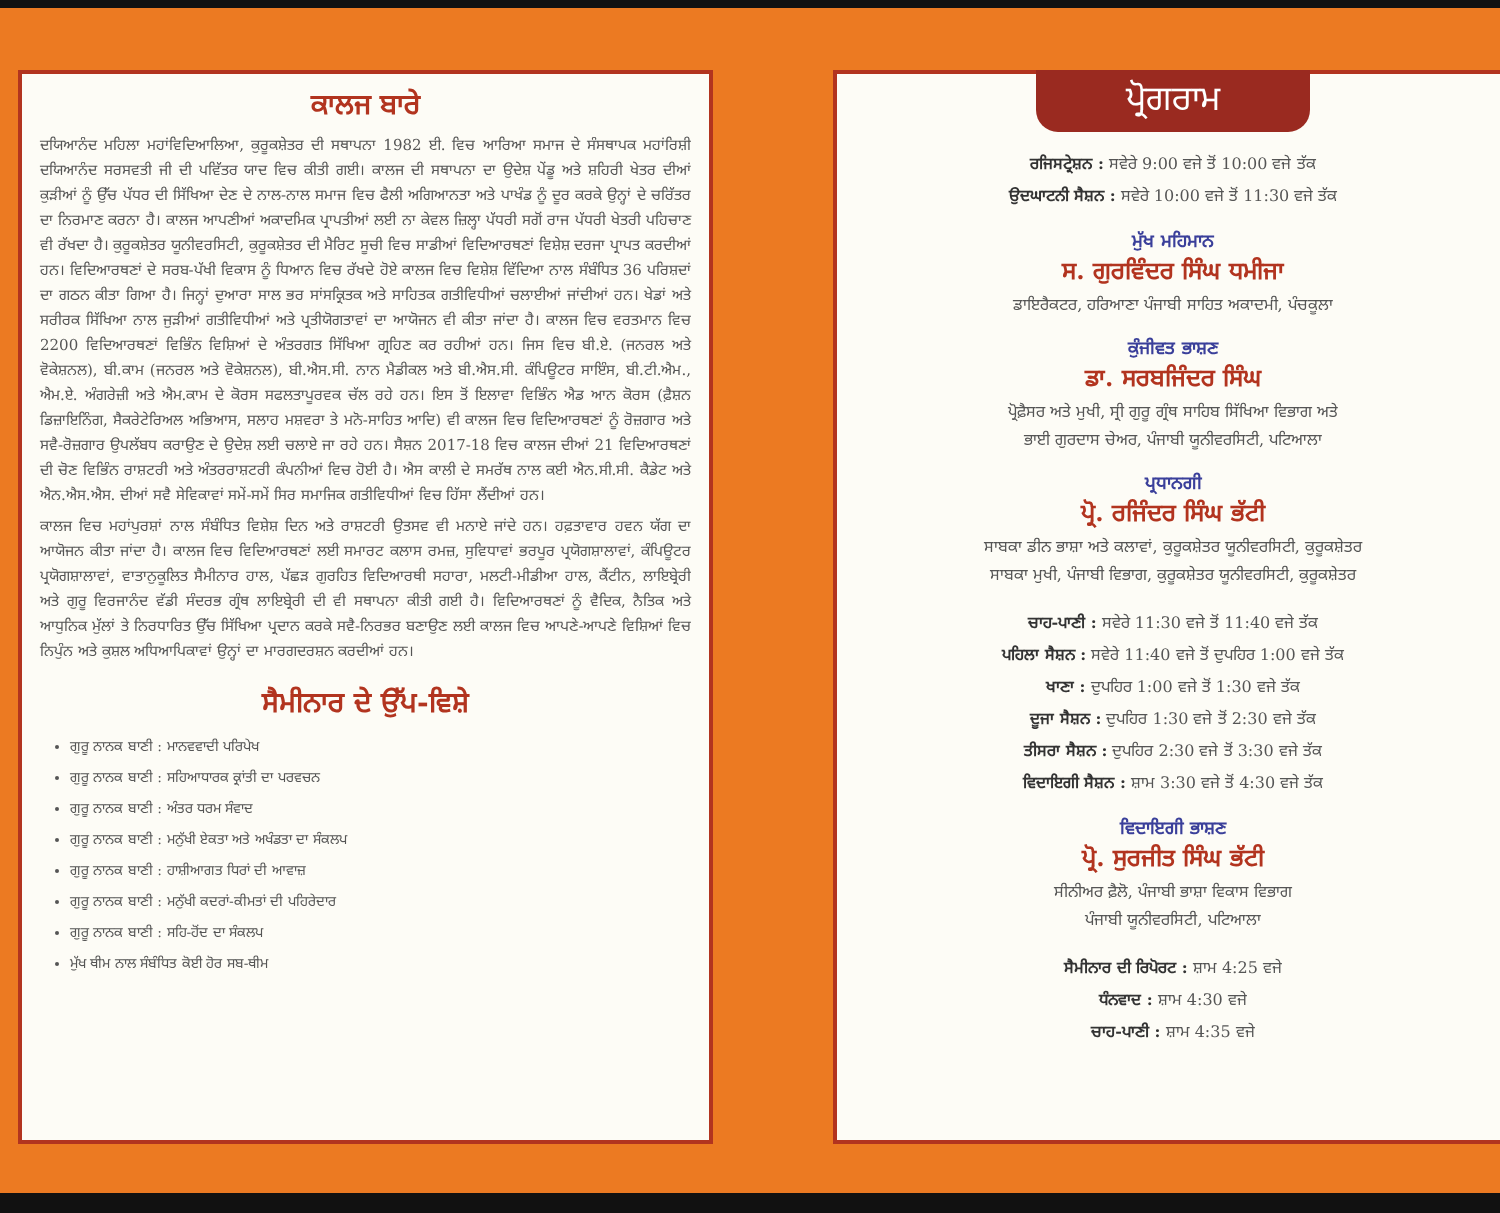ਕਾਲਜ ਬਾਰੇ
ਦਯਿਆਨੰਦ ਮਹਿਲਾ ਮਹਾਂਵਿਦਿਆਲਿਆ, ਕੁਰੂਕਸ਼ੇਤਰ ਦੀ ਸਥਾਪਨਾ 1982 ਈ. ਵਿਚ ਆਰਿਆ ਸਮਾਜ ਦੇ ਸੰਸਥਾਪਕ ਮਹਾਂਰਿਸ਼ੀ ਦਯਿਆਨੰਦ ਸਰਸਵਤੀ ਜੀ ਦੀ ਪਵਿੱਤਰ ਯਾਦ ਵਿਚ ਕੀਤੀ ਗਈ। ਕਾਲਜ ਦੀ ਸਥਾਪਨਾ ਦਾ ਉਦੇਸ਼ ਪੇਂਡੂ ਅਤੇ ਸ਼ਹਿਰੀ ਖੇਤਰ ਦੀਆਂ ਕੁੜੀਆਂ ਨੂੰ ਉੱਚ ਪੱਧਰ ਦੀ ਸਿੱਖਿਆ ਦੇਣ ਦੇ ਨਾਲ-ਨਾਲ ਸਮਾਜ ਵਿਚ ਫੈਲੀ ਅਗਿਆਨਤਾ ਅਤੇ ਪਾਖੰਡ ਨੂੰ ਦੂਰ ਕਰਕੇ ਉਨ੍ਹਾਂ ਦੇ ਚਰਿੱਤਰ ਦਾ ਨਿਰਮਾਣ ਕਰਨਾ ਹੈ। ਕਾਲਜ ਆਪਣੀਆਂ ਅਕਾਦਮਿਕ ਪ੍ਰਾਪਤੀਆਂ ਲਈ ਨਾ ਕੇਵਲ ਜ਼ਿਲ੍ਹਾ ਪੱਧਰੀ ਸਗੋਂ ਰਾਜ ਪੱਧਰੀ ਖੇਤਰੀ ਪਹਿਚਾਣ ਵੀ ਰੱਖਦਾ ਹੈ। ਕੁਰੂਕਸ਼ੇਤਰ ਯੂਨੀਵਰਸਿਟੀ, ਕੁਰੂਕਸ਼ੇਤਰ ਦੀ ਮੈਰਿਟ ਸੂਚੀ ਵਿਚ ਸਾਡੀਆਂ ਵਿਦਿਆਰਥਣਾਂ ਵਿਸ਼ੇਸ਼ ਦਰਜਾ ਪ੍ਰਾਪਤ ਕਰਦੀਆਂ ਹਨ। ਵਿਦਿਆਰਥਣਾਂ ਦੇ ਸਰਬ-ਪੱਖੀ ਵਿਕਾਸ ਨੂੰ ਧਿਆਨ ਵਿਚ ਰੱਖਦੇ ਹੋਏ ਕਾਲਜ ਵਿਚ ਵਿਸ਼ੇਸ਼ ਵਿੱਦਿਆ ਨਾਲ ਸੰਬੰਧਿਤ 36 ਪਰਿਸ਼ਦਾਂ ਦਾ ਗਠਨ ਕੀਤਾ ਗਿਆ ਹੈ। ਜਿਨ੍ਹਾਂ ਦੁਆਰਾ ਸਾਲ ਭਰ ਸਾਂਸਕ੍ਰਿਤਕ ਅਤੇ ਸਾਹਿਤਕ ਗਤੀਵਿਧੀਆਂ ਚਲਾਈਆਂ ਜਾਂਦੀਆਂ ਹਨ। ਖੇਡਾਂ ਅਤੇ ਸਰੀਰਕ ਸਿੱਖਿਆ ਨਾਲ ਜੁੜੀਆਂ ਗਤੀਵਿਧੀਆਂ ਅਤੇ ਪ੍ਰਤੀਯੋਗਤਾਵਾਂ ਦਾ ਆਯੋਜਨ ਵੀ ਕੀਤਾ ਜਾਂਦਾ ਹੈ। ਕਾਲਜ ਵਿਚ ਵਰਤਮਾਨ ਵਿਚ 2200 ਵਿਦਿਆਰਥਣਾਂ ਵਿਭਿੰਨ ਵਿਸ਼ਿਆਂ ਦੇ ਅੰਤਰਗਤ ਸਿੱਖਿਆ ਗ੍ਰਹਿਣ ਕਰ ਰਹੀਆਂ ਹਨ। ਜਿਸ ਵਿਚ ਬੀ.ਏ. (ਜਨਰਲ ਅਤੇ ਵੋਕੇਸ਼ਨਲ), ਬੀ.ਕਾਮ (ਜਨਰਲ ਅਤੇ ਵੋਕੇਸ਼ਨਲ), ਬੀ.ਐਸ.ਸੀ. ਨਾਨ ਮੈਡੀਕਲ ਅਤੇ ਬੀ.ਐਸ.ਸੀ. ਕੰਪਿਊਟਰ ਸਾਇੰਸ, ਬੀ.ਟੀ.ਐਮ., ਐਮ.ਏ. ਅੰਗਰੇਜ਼ੀ ਅਤੇ ਐਮ.ਕਾਮ ਦੇ ਕੋਰਸ ਸਫਲਤਾਪੂਰਵਕ ਚੱਲ ਰਹੇ ਹਨ। ਇਸ ਤੋਂ ਇਲਾਵਾ ਵਿਭਿੰਨ ਐਡ ਆਨ ਕੋਰਸ (ਫ਼ੈਸ਼ਨ ਡਿਜ਼ਾਇਨਿੰਗ, ਸੈਕਰੇਟੇਰਿਅਲ ਅਭਿਆਸ, ਸਲਾਹ ਮਸ਼ਵਰਾ ਤੇ ਮਨੋ-ਸਾਹਿਤ ਆਦਿ) ਵੀ ਕਾਲਜ ਵਿਚ ਵਿਦਿਆਰਥਣਾਂ ਨੂੰ ਰੋਜ਼ਗਾਰ ਅਤੇ ਸਵੈ-ਰੋਜ਼ਗਾਰ ਉਪਲੱਬਧ ਕਰਾਉਣ ਦੇ ਉਦੇਸ਼ ਲਈ ਚਲਾਏ ਜਾ ਰਹੇ ਹਨ। ਸੈਸ਼ਨ 2017-18 ਵਿਚ ਕਾਲਜ ਦੀਆਂ 21 ਵਿਦਿਆਰਥਣਾਂ ਦੀ ਚੋਣ ਵਿਭਿੰਨ ਰਾਸ਼ਟਰੀ ਅਤੇ ਅੰਤਰਰਾਸ਼ਟਰੀ ਕੰਪਨੀਆਂ ਵਿਚ ਹੋਈ ਹੈ। ਐਸ ਕਾਲੀ ਦੇ ਸਮਰੱਥ ਨਾਲ ਕਈ ਐਨ.ਸੀ.ਸੀ. ਕੈਡੇਟ ਅਤੇ ਐਨ.ਐਸ.ਐਸ. ਦੀਆਂ ਸਵੈ ਸੇਵਿਕਾਵਾਂ ਸਮੇਂ-ਸਮੇਂ ਸਿਰ ਸਮਾਜਿਕ ਗਤੀਵਿਧੀਆਂ ਵਿਚ ਹਿੱਸਾ ਲੈਂਦੀਆਂ ਹਨ।
ਕਾਲਜ ਵਿਚ ਮਹਾਂਪੁਰਸ਼ਾਂ ਨਾਲ ਸੰਬੰਧਿਤ ਵਿਸ਼ੇਸ਼ ਦਿਨ ਅਤੇ ਰਾਸ਼ਟਰੀ ਉਤਸਵ ਵੀ ਮਨਾਏ ਜਾਂਦੇ ਹਨ। ਹਫ਼ਤਾਵਾਰ ਹਵਨ ਯੱਗ ਦਾ ਆਯੋਜਨ ਕੀਤਾ ਜਾਂਦਾ ਹੈ। ਕਾਲਜ ਵਿਚ ਵਿਦਿਆਰਥਣਾਂ ਲਈ ਸਮਾਰਟ ਕਲਾਸ ਰਮਜ਼, ਸੁਵਿਧਾਵਾਂ ਭਰਪੂਰ ਪ੍ਰਯੋਗਸ਼ਾਲਾਵਾਂ, ਕੰਪਿਊਟਰ ਪ੍ਰਯੋਗਸ਼ਾਲਾਵਾਂ, ਵਾਤਾਨੁਕੂਲਿਤ ਸੈਮੀਨਾਰ ਹਾਲ, ਪੱਛੜ ਗੁਰਹਿਤ ਵਿਦਿਆਰਥੀ ਸਹਾਰਾ, ਮਲਟੀ-ਮੀਡੀਆ ਹਾਲ, ਕੈਂਟੀਨ, ਲਾਇਬ੍ਰੇਰੀ ਅਤੇ ਗੁਰੂ ਵਿਰਜਾਨੰਦ ਵੱਡੀ ਸੰਦਰਭ ਗ੍ਰੰਥ ਲਾਇਬ੍ਰੇਰੀ ਦੀ ਵੀ ਸਥਾਪਨਾ ਕੀਤੀ ਗਈ ਹੈ। ਵਿਦਿਆਰਥਣਾਂ ਨੂੰ ਵੈਦਿਕ, ਨੈਤਿਕ ਅਤੇ ਆਧੁਨਿਕ ਮੁੱਲਾਂ ਤੇ ਨਿਰਧਾਰਿਤ ਉੱਚ ਸਿੱਖਿਆ ਪ੍ਰਦਾਨ ਕਰਕੇ ਸਵੈ-ਨਿਰਭਰ ਬਣਾਉਣ ਲਈ ਕਾਲਜ ਵਿਚ ਆਪਣੇ-ਆਪਣੇ ਵਿਸ਼ਿਆਂ ਵਿਚ ਨਿਪੁੰਨ ਅਤੇ ਕੁਸ਼ਲ ਅਧਿਆਪਿਕਾਵਾਂ ਉਨ੍ਹਾਂ ਦਾ ਮਾਰਗਦਰਸ਼ਨ ਕਰਦੀਆਂ ਹਨ।
ਸੈਮੀਨਾਰ ਦੇ ਉੱਪ-ਵਿਸ਼ੇ
ਗੁਰੂ ਨਾਨਕ ਬਾਣੀ : ਮਾਨਵਵਾਦੀ ਪਰਿਪੇਖ
ਗੁਰੂ ਨਾਨਕ ਬਾਣੀ : ਸਹਿਆਧਾਰਕ ਕ੍ਰਾਂਤੀ ਦਾ ਪਰਵਚਨ
ਗੁਰੂ ਨਾਨਕ ਬਾਣੀ : ਅੰਤਰ ਧਰਮ ਸੰਵਾਦ
ਗੁਰੂ ਨਾਨਕ ਬਾਣੀ : ਮਨੁੱਖੀ ਏਕਤਾ ਅਤੇ ਅਖੰਡਤਾ ਦਾ ਸੰਕਲਪ
ਗੁਰੂ ਨਾਨਕ ਬਾਣੀ : ਹਾਸ਼ੀਆਗਤ ਧਿਰਾਂ ਦੀ ਆਵਾਜ਼
ਗੁਰੂ ਨਾਨਕ ਬਾਣੀ : ਮਨੁੱਖੀ ਕਦਰਾਂ-ਕੀਮਤਾਂ ਦੀ ਪਹਿਰੇਦਾਰ
ਗੁਰੂ ਨਾਨਕ ਬਾਣੀ : ਸਹਿ-ਹੋਂਦ ਦਾ ਸੰਕਲਪ
ਮੁੱਖ ਥੀਮ ਨਾਲ ਸੰਬੰਧਿਤ ਕੋਈ ਹੋਰ ਸਬ-ਥੀਮ
ਪ੍ਰੋਗਰਾਮ
ਰਜਿਸਟ੍ਰੇਸ਼ਨ : ਸਵੇਰੇ 9:00 ਵਜੇ ਤੋਂ 10:00 ਵਜੇ ਤੱਕ
ਉਦਘਾਟਨੀ ਸੈਸ਼ਨ : ਸਵੇਰੇ 10:00 ਵਜੇ ਤੋਂ 11:30 ਵਜੇ ਤੱਕ
ਮੁੱਖ ਮਹਿਮਾਨ
ਸ. ਗੁਰਵਿੰਦਰ ਸਿੰਘ ਧਮੀਜਾ
ਡਾਇਰੈਕਟਰ, ਹਰਿਆਣਾ ਪੰਜਾਬੀ ਸਾਹਿਤ ਅਕਾਦਮੀ, ਪੰਚਕੂਲਾ
ਕੁੰਜੀਵਤ ਭਾਸ਼ਣ
ਡਾ. ਸਰਬਜਿੰਦਰ ਸਿੰਘ
ਪ੍ਰੋਫ਼ੈਸਰ ਅਤੇ ਮੁਖੀ, ਸ੍ਰੀ ਗੁਰੂ ਗ੍ਰੰਥ ਸਾਹਿਬ ਸਿੱਖਿਆ ਵਿਭਾਗ ਅਤੇ
ਭਾਈ ਗੁਰਦਾਸ ਚੇਅਰ, ਪੰਜਾਬੀ ਯੂਨੀਵਰਸਿਟੀ, ਪਟਿਆਲਾ
ਪ੍ਰਧਾਨਗੀ
ਪ੍ਰੋ. ਰਜਿੰਦਰ ਸਿੰਘ ਭੱਟੀ
ਸਾਬਕਾ ਡੀਨ ਭਾਸ਼ਾ ਅਤੇ ਕਲਾਵਾਂ, ਕੁਰੂਕਸ਼ੇਤਰ ਯੂਨੀਵਰਸਿਟੀ, ਕੁਰੂਕਸ਼ੇਤਰ
ਸਾਬਕਾ ਮੁਖੀ, ਪੰਜਾਬੀ ਵਿਭਾਗ, ਕੁਰੂਕਸ਼ੇਤਰ ਯੂਨੀਵਰਸਿਟੀ, ਕੁਰੂਕਸ਼ੇਤਰ
ਚਾਹ-ਪਾਣੀ : ਸਵੇਰੇ 11:30 ਵਜੇ ਤੋਂ 11:40 ਵਜੇ ਤੱਕ
ਪਹਿਲਾ ਸੈਸ਼ਨ : ਸਵੇਰੇ 11:40 ਵਜੇ ਤੋਂ ਦੁਪਹਿਰ 1:00 ਵਜੇ ਤੱਕ
ਖਾਣਾ : ਦੁਪਹਿਰ 1:00 ਵਜੇ ਤੋਂ 1:30 ਵਜੇ ਤੱਕ
ਦੂਜਾ ਸੈਸ਼ਨ : ਦੁਪਹਿਰ 1:30 ਵਜੇ ਤੋਂ 2:30 ਵਜੇ ਤੱਕ
ਤੀਸਰਾ ਸੈਸ਼ਨ : ਦੁਪਹਿਰ 2:30 ਵਜੇ ਤੋਂ 3:30 ਵਜੇ ਤੱਕ
ਵਿਦਾਇਗੀ ਸੈਸ਼ਨ : ਸ਼ਾਮ 3:30 ਵਜੇ ਤੋਂ 4:30 ਵਜੇ ਤੱਕ
ਵਿਦਾਇਗੀ ਭਾਸ਼ਣ
ਪ੍ਰੋ. ਸੁਰਜੀਤ ਸਿੰਘ ਭੱਟੀ
ਸੀਨੀਅਰ ਫ਼ੈਲੋ, ਪੰਜਾਬੀ ਭਾਸ਼ਾ ਵਿਕਾਸ ਵਿਭਾਗ
ਪੰਜਾਬੀ ਯੂਨੀਵਰਸਿਟੀ, ਪਟਿਆਲਾ
ਸੈਮੀਨਾਰ ਦੀ ਰਿਪੋਰਟ : ਸ਼ਾਮ 4:25 ਵਜੇ
ਧੰਨਵਾਦ : ਸ਼ਾਮ 4:30 ਵਜੇ
ਚਾਹ-ਪਾਣੀ : ਸ਼ਾਮ 4:35 ਵਜੇ